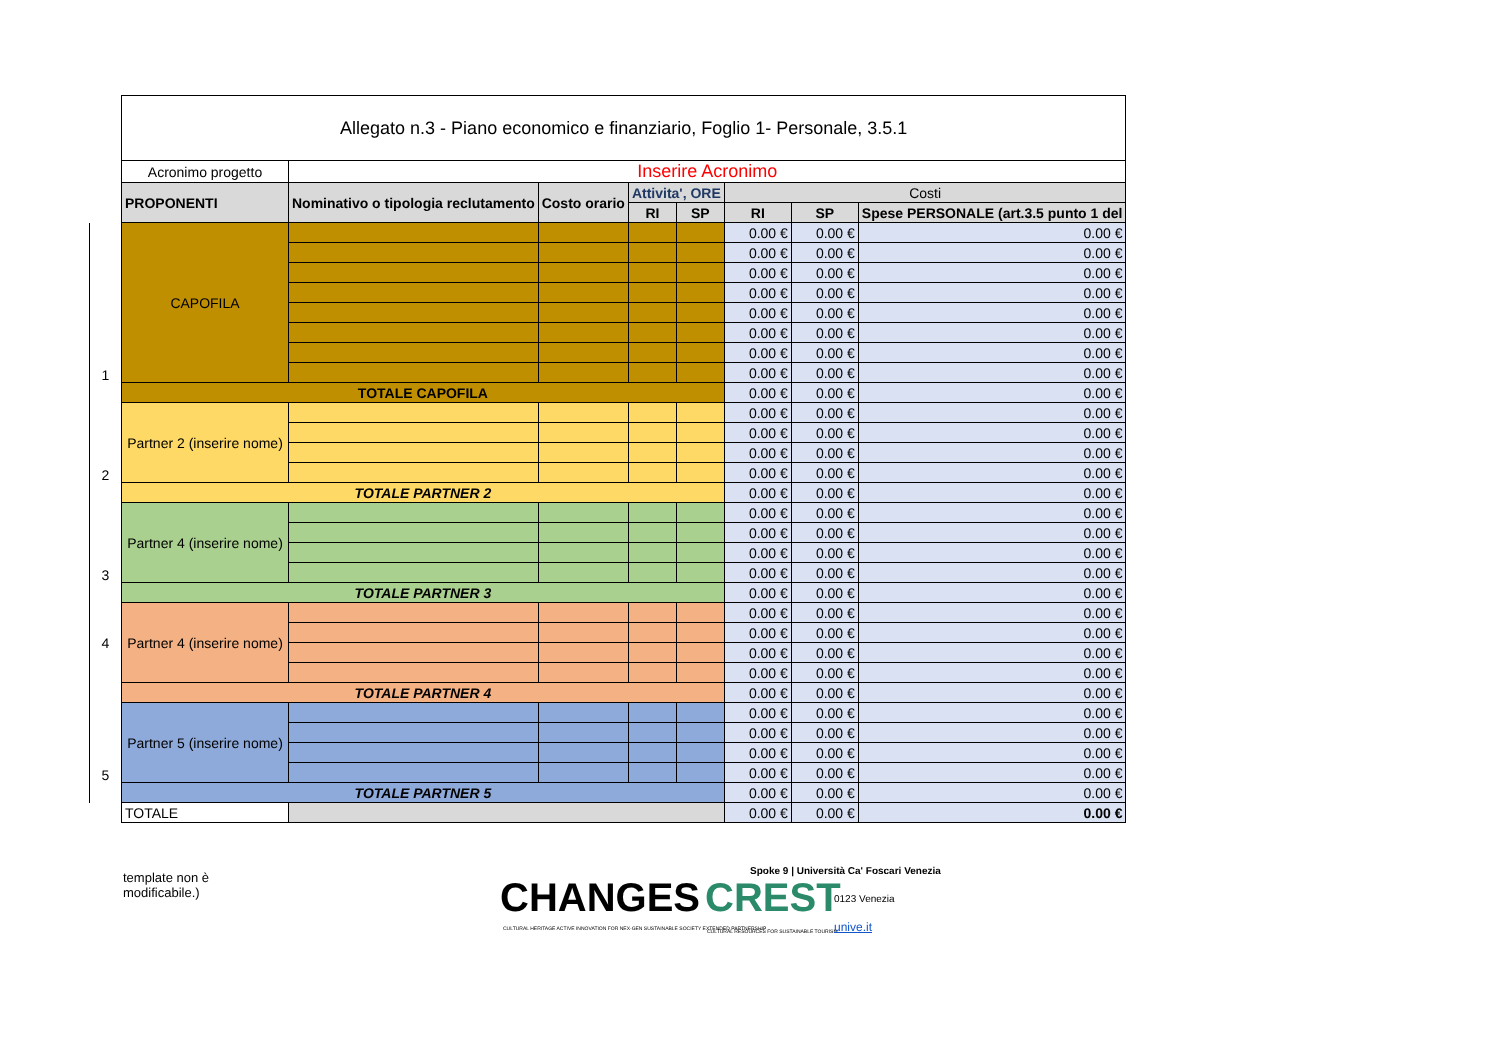| | Allegato n.3 - Piano economico e finanziario, Foglio 1- Personale, 3.5.1 | | | | | | | |
| | Acronimo progetto | Inserire Acronimo | | | | | | |
| | PROPONENTI | Nominativo o tipologia reclutamento | Costo orario | Attivita', ORE | | Costi | | |
| | | | | RI | SP | RI | SP | Spese PERSONALE (art.3.5 punto 1 del |
| 1 | CAPOFILA | | | | | 0.00 € | 0.00 € | 0.00 € |
| | | | | | | 0.00 € | 0.00 € | 0.00 € |
| | | | | | | 0.00 € | 0.00 € | 0.00 € |
| | | | | | | 0.00 € | 0.00 € | 0.00 € |
| | | | | | | 0.00 € | 0.00 € | 0.00 € |
| | | | | | | 0.00 € | 0.00 € | 0.00 € |
| | | | | | | 0.00 € | 0.00 € | 0.00 € |
| | | | | | | 0.00 € | 0.00 € | 0.00 € |
| | TOTALE CAPOFILA | | | | | 0.00 € | 0.00 € | 0.00 € |
| 2 | Partner 2 (inserire nome) | | | | | 0.00 € | 0.00 € | 0.00 € |
| | | | | | | 0.00 € | 0.00 € | 0.00 € |
| | | | | | | 0.00 € | 0.00 € | 0.00 € |
| | | | | | | 0.00 € | 0.00 € | 0.00 € |
| | TOTALE PARTNER 2 | | | | | 0.00 € | 0.00 € | 0.00 € |
| 3 | Partner 4 (inserire nome) | | | | | 0.00 € | 0.00 € | 0.00 € |
| | | | | | | 0.00 € | 0.00 € | 0.00 € |
| | | | | | | 0.00 € | 0.00 € | 0.00 € |
| | | | | | | 0.00 € | 0.00 € | 0.00 € |
| | TOTALE PARTNER 3 | | | | | 0.00 € | 0.00 € | 0.00 € |
| 4 | Partner 4 (inserire nome) | | | | | 0.00 € | 0.00 € | 0.00 € |
| | | | | | | 0.00 € | 0.00 € | 0.00 € |
| | | | | | | 0.00 € | 0.00 € | 0.00 € |
| | | | | | | 0.00 € | 0.00 € | 0.00 € |
| | TOTALE PARTNER 4 | | | | | 0.00 € | 0.00 € | 0.00 € |
| 5 | Partner 5 (inserire nome) | | | | | 0.00 € | 0.00 € | 0.00 € |
| | | | | | | 0.00 € | 0.00 € | 0.00 € |
| | | | | | | 0.00 € | 0.00 € | 0.00 € |
| | | | | | | 0.00 € | 0.00 € | 0.00 € |
| | TOTALE PARTNER 5 | | | | | 0.00 € | 0.00 € | 0.00 € |
| | TOTALE | | | | | 0.00 € | 0.00 € | 0.00 € |
template non è
modificabile.)
CHANGES
CULTURAL HERITAGE ACTIVE INNOVATION FOR NEX-GEN SUSTAINABLE SOCIETY EXTENDED PARTNERSHIP
CREST
CULTURAL RESOURCES FOR SUSTAINABLE TOURISM
Spoke 9 | Università Ca' Foscari Venezia
0123 Venezia
unive.it